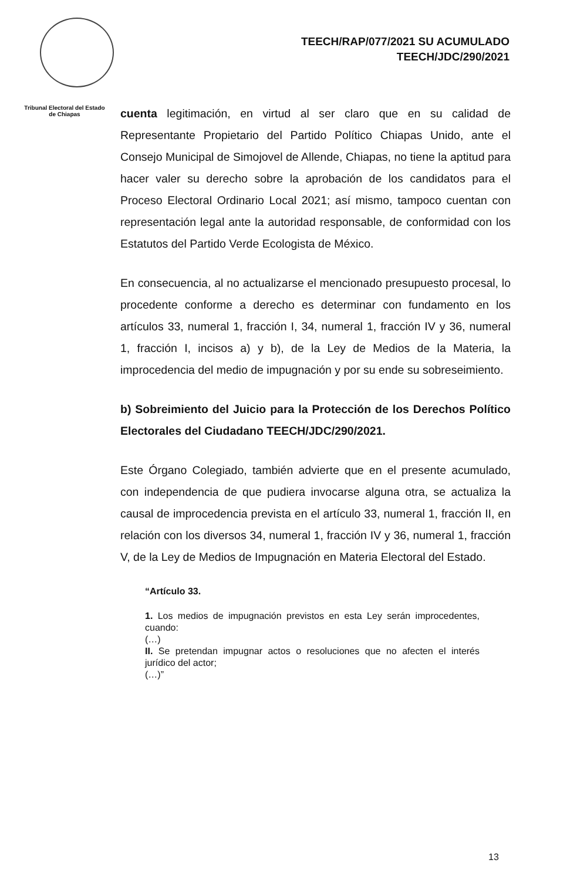Tribunal Electoral del Estado de Chiapas
TEECH/RAP/077/2021 SU ACUMULADO
TEECH/JDC/290/2021
cuenta legitimación, en virtud al ser claro que en su calidad de Representante Propietario del Partido Político Chiapas Unido, ante el Consejo Municipal de Simojovel de Allende, Chiapas, no tiene la aptitud para hacer valer su derecho sobre la aprobación de los candidatos para el Proceso Electoral Ordinario Local 2021; así mismo, tampoco cuentan con representación legal ante la autoridad responsable, de conformidad con los Estatutos del Partido Verde Ecologista de México.
En consecuencia, al no actualizarse el mencionado presupuesto procesal, lo procedente conforme a derecho es determinar con fundamento en los artículos 33, numeral 1, fracción I, 34, numeral 1, fracción IV y 36, numeral 1, fracción I, incisos a) y b), de la Ley de Medios de la Materia, la improcedencia del medio de impugnación y por su ende su sobreseimiento.
b) Sobreimiento del Juicio para la Protección de los Derechos Político Electorales del Ciudadano TEECH/JDC/290/2021.
Este Órgano Colegiado, también advierte que en el presente acumulado, con independencia de que pudiera invocarse alguna otra, se actualiza la causal de improcedencia prevista en el artículo 33, numeral 1, fracción II, en relación con los diversos 34, numeral 1, fracción IV y 36, numeral 1, fracción V, de la Ley de Medios de Impugnación en Materia Electoral del Estado.
“Artículo 33.
1. Los medios de impugnación previstos en esta Ley serán improcedentes, cuando:
(…)
II. Se pretendan impugnar actos o resoluciones que no afecten el interés jurídico del actor;
(…)”
13